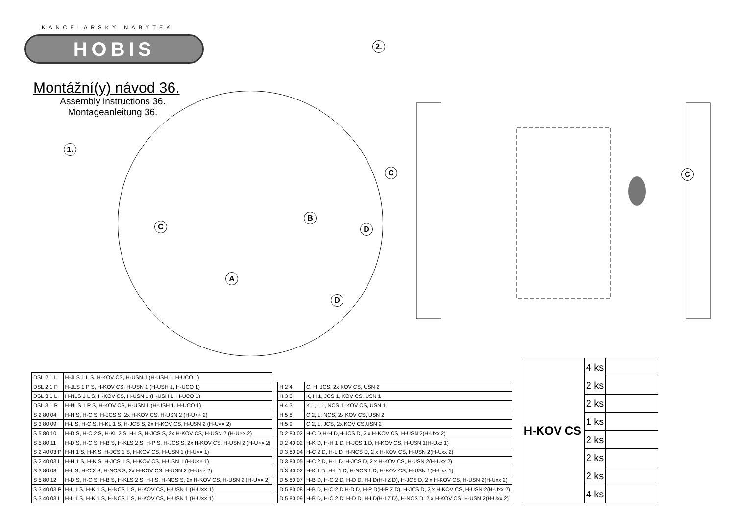KANCELÁŘSKÝ NÁBYTEK
HOBIS
Montážní(y) návod 36.
Assembly instructions 36.
Montageanleitung 36.
1.
C
B
D
A
D
2.
C C
| DSL 2 1 L | H-JLS 1 L S, H-KOV CS, H-USN 1 (H-USH 1, H-UCO 1) |
| DSL 2 1 P | H-JLS 1 P S, H-KOV CS, H-USN 1 (H-USH 1, H-UCO 1) |
| DSL 3 1 L | H-NLS 1 L S, H-KOV CS, H-USN 1 (H-USH 1, H-UCO 1) |
| DSL 3 1 P | H-NLS 1 P S, H-KOV CS, H-USN 1 (H-USH 1, H-UCO 1) |
| S 2 80 04 | H-H S, H-C S, H-JCS S, 2x H-KOV CS, H-USN 2 (H-U×× 2) |
| S 3 80 09 | H-L S, H-C S, H-KL 1 S, H-JCS S, 2x H-KOV CS, H-USN 2 (H-U×× 2) |
| S 5 80 10 | H-D S, H-C 2 S, H-KL 2 S, H-I S, H-JCS S, 2x H-KOV CS, H-USN 2 (H-U×× 2) |
| S 5 80 11 | H-D S, H-C S, H-B S, H-KLS 2 S, H-P S, H-JCS S, 2x H-KOV CS, H-USN 2 (H-U×× 2) |
| S 2 40 03 P | H-H 1 S, H-K S, H-JCS 1 S, H-KOV CS, H-USN 1 (H-U×× 1) |
| S 2 40 03 L | H-H 1 S, H-K S, H-JCS 1 S, H-KOV CS, H-USN 1 (H-U×× 1) |
| S 3 80 08 | H-L S, H-C 2 S, H-NCS S, 2x H-KOV CS, H-USN 2 (H-U×× 2) |
| S 5 80 12 | H-D S, H-C S, H-B S, H-KLS 2 S, H-I S, H-NCS S, 2x H-KOV CS, H-USN 2 (H-U×× 2) |
| S 3 40 03 P | H-L 1 S, H-K 1 S, H-NCS 1 S, H-KOV CS, H-USN 1 (H-U×× 1) |
| S 3 40 03 L | H-L 1 S, H-K 1 S, H-NCS 1 S, H-KOV CS, H-USN 1 (H-U×× 1) |
| H 2 4 | C, H, JCS, 2x KOV CS, USN 2 |
| H 3 3 | K, H 1, JCS 1, KOV CS, USN 1 |
| H 4 3 | K 1, L 1, NCS 1, KOV CS, USN 1 |
| H 5 8 | C 2, L, NCS, 2x KOV CS, USN 2 |
| H 5 9 | C 2, L, JCS, 2x KOV CS,USN 2 |
| D 2 80 02 | H-C D,H-H D,H-JCS D, 2 x H-KOV CS, H-USN 2(H-Uxx 2) |
| D 2 40 02 | H-K D, H-H 1 D, H-JCS 1 D, H-KOV CS, H-USN 1(H-Uxx 1) |
| D 3 80 04 | H-C 2 D, H-L D, H-NCS D, 2 x H-KOV CS, H-USN 2(H-Uxx 2) |
| D 3 80 05 | H-C 2 D, H-L D, H-JCS D, 2 x H-KOV CS, H-USN 2(H-Uxx 2) |
| D 3 40 02 | H-K 1 D, H-L 1 D, H-NCS 1 D, H-KOV CS, H-USN 1(H-Uxx 1) |
| D 5 80 07 | H-B D, H-C 2 D, H-D D, H-I D(H-I Z D), H-JCS D, 2 x H-KOV CS, H-USN 2(H-Uxx 2) |
| D 5 80 08 | H-B D, H-C 2 D,H-D D, H-P D(H-P Z D), H-JCS D, 2 x H-KOV CS, H-USN 2(H-Uxx 2) |
| D 5 80 09 | H-B D, H-C 2 D, H-D D, H-I D(H-I Z D), H-NCS D, 2 x H-KOV CS, H-USN 2(H-Uxx 2) |
| H-KOV CS | 4 ks | |
| | 2 ks | |
| | 2 ks | |
| | 1 ks | |
| | 2 ks | |
| | 2 ks | |
| | 2 ks | |
| | 4 ks | |